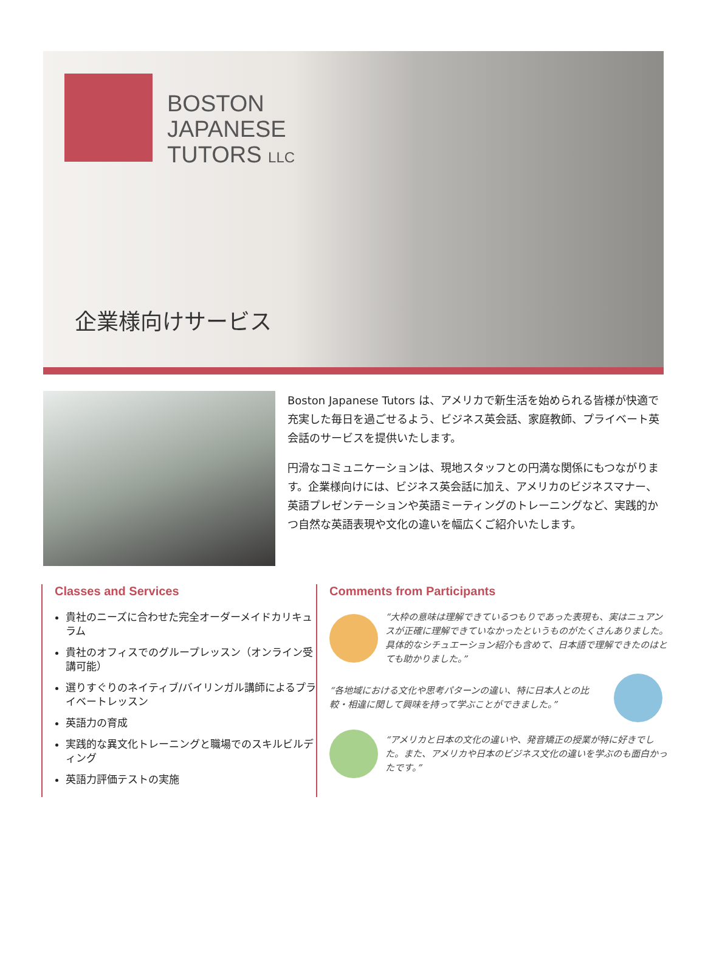BOSTON
JAPANESE
TUTORS LLC
企業様向けサービス
Boston Japanese Tutors は、アメリカで新生活を始められる皆様が快適で充実した毎日を過ごせるよう、ビジネス英会話、家庭教師、プライベート英会話のサービスを提供いたします。
円滑なコミュニケーションは、現地スタッフとの円満な関係にもつながります。企業様向けには、ビジネス英会話に加え、アメリカのビジネスマナー、英語プレゼンテーションや英語ミーティングのトレーニングなど、実践的かつ自然な英語表現や文化の違いを幅広くご紹介いたします。
Classes and Services
貴社のニーズに合わせた完全オーダーメイドカリキュラム
貴社のオフィスでのグループレッスン（オンライン受講可能）
選りすぐりのネイティブ/バイリンガル講師によるプライベートレッスン
英語力の育成
実践的な異文化トレーニングと職場でのスキルビルディング
英語力評価テストの実施
Comments from Participants
“大枠の意味は理解できているつもりであった表現も、実はニュアンスが正確に理解できていなかったというものがたくさんありました。具体的なシチュエーション紹介も含めて、日本語で理解できたのはとても助かりました。”
“各地域における文化や思考パターンの違い、特に日本人との比較・相違に関して興味を持って学ぶことができました。”
“アメリカと日本の文化の違いや、発音矯正の授業が特に好きでした。また、アメリカや日本のビジネス文化の違いを学ぶのも面白かったです。”